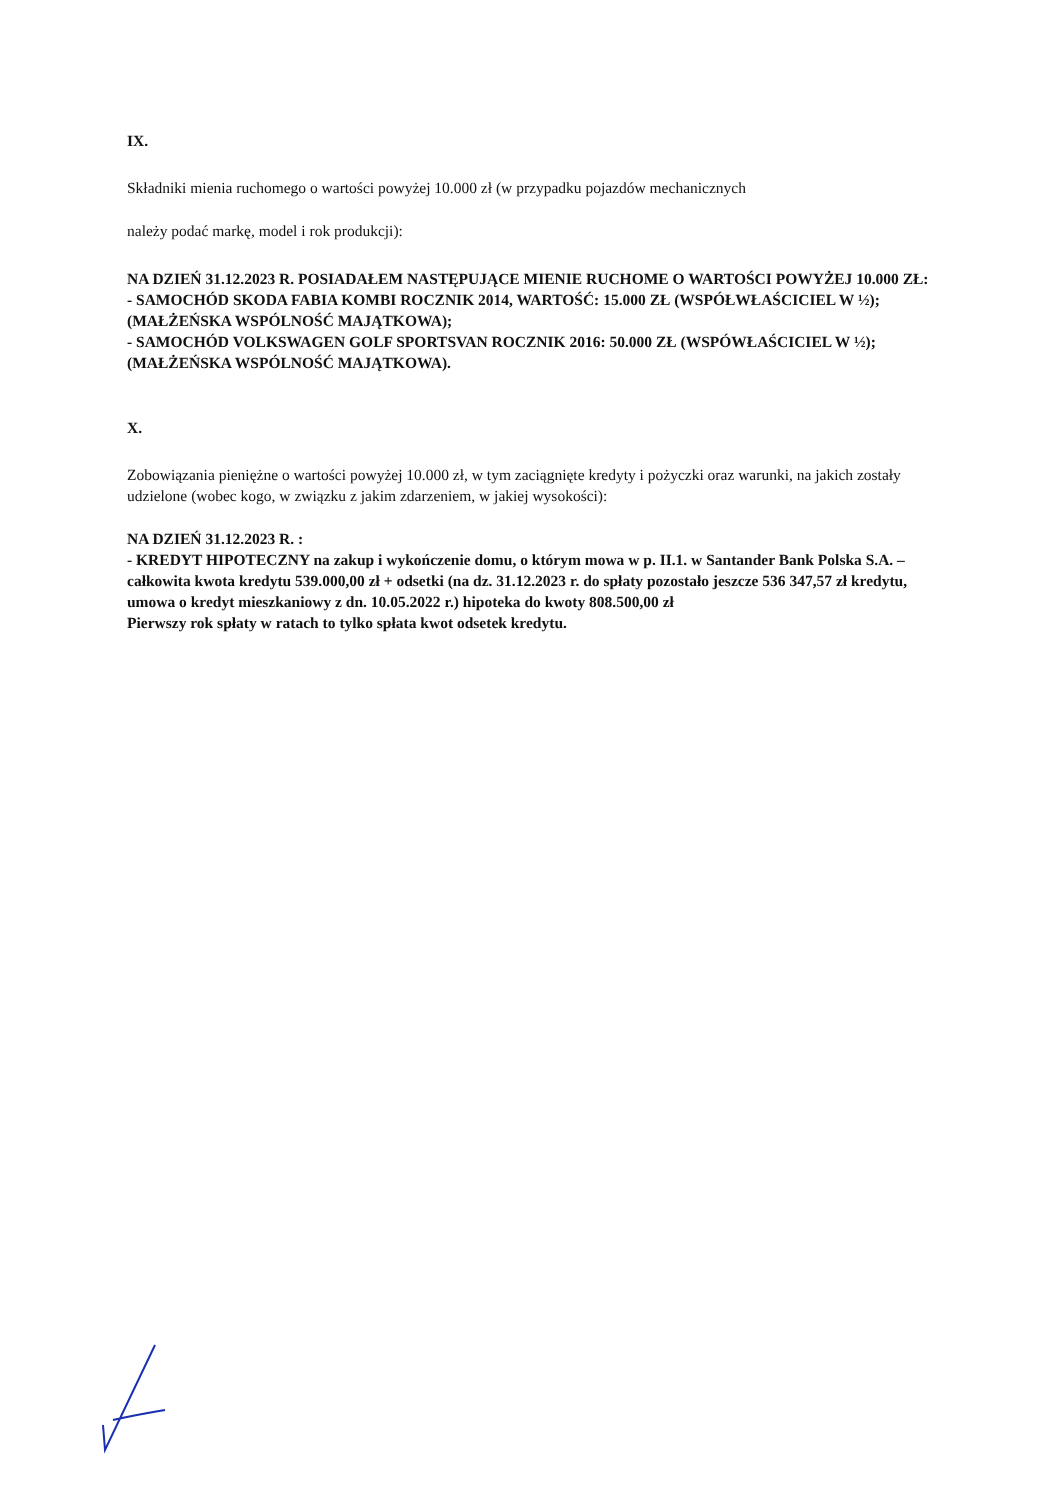IX.
Składniki mienia ruchomego o wartości powyżej 10.000 zł (w przypadku pojazdów mechanicznych
należy podać markę, model i rok produkcji):
NA DZIEŃ 31.12.2023 R. POSIADAŁEM NASTĘPUJĄCE MIENIE RUCHOME O WARTOŚCI POWYŻEJ 10.000 ZŁ:
- SAMOCHÓD SKODA FABIA KOMBI ROCZNIK 2014, WARTOŚĆ: 15.000 ZŁ (WSPÓŁWŁAŚCICIEL W ½); (MAŁŻEŃSKA WSPÓLNOŚĆ MAJĄTKOWA);
- SAMOCHÓD VOLKSWAGEN GOLF SPORTSVAN ROCZNIK 2016: 50.000 ZŁ (WSPÓWŁAŚCICIEL W ½); (MAŁŻEŃSKA WSPÓLNOŚĆ MAJĄTKOWA).
X.
Zobowiązania pieniężne o wartości powyżej 10.000 zł, w tym zaciągnięte kredyty i pożyczki oraz warunki, na jakich zostały udzielone (wobec kogo, w związku z jakim zdarzeniem, w jakiej wysokości):
NA DZIEŃ 31.12.2023 R. :
- KREDYT HIPOTECZNY na zakup i wykończenie domu, o którym mowa w p. II.1. w Santander Bank Polska S.A. – całkowita kwota kredytu 539.000,00 zł + odsetki (na dz. 31.12.2023 r. do spłaty pozostało jeszcze 536 347,57 zł kredytu, umowa o kredyt mieszkaniowy z dn. 10.05.2022 r.) hipoteka do kwoty 808.500,00 zł
Pierwszy rok spłaty w ratach to tylko spłata kwot odsetek kredytu.